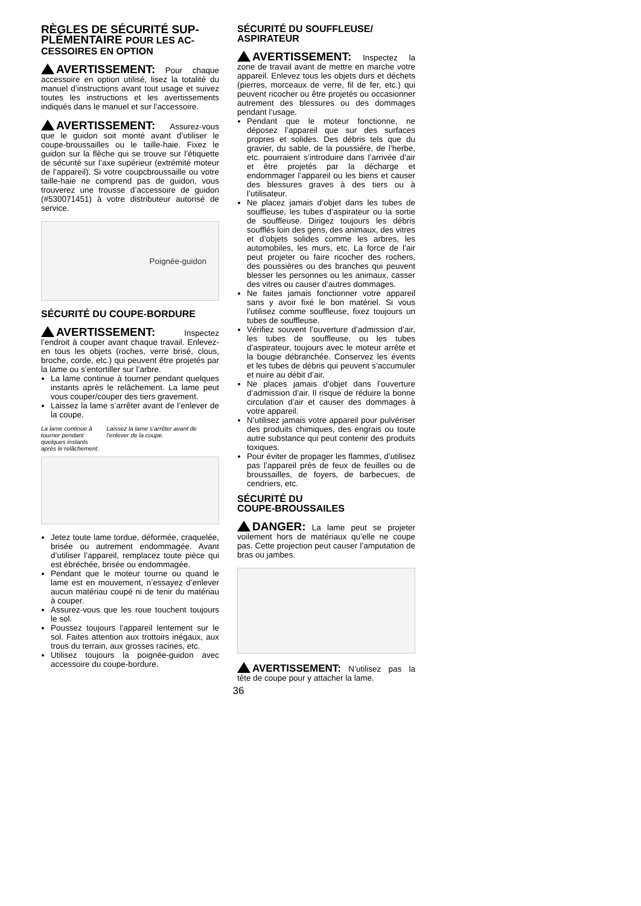RÈGLES DE SÉCURITÉ SUP-PLÉMENTAIRE POUR LES AC-CESSOIRES EN OPTION
AVERTISSEMENT: Pour chaque accessoire en option utilisé, lisez la totalité du manuel d’instructions avant tout usage et suivez toutes les instructions et les avertissements indiqués dans le manuel et sur l’accessoire.
AVERTISSEMENT: Assurez-vous que le guidon soit monté avant d’utiliser le coupe-broussailles ou le taille-haie. Fixez le guidon sur la flèche qui se trouve sur l’étiquette de sécurité sur l’axe supérieur (extrémité moteur de l’appareil). Si votre coupcbroussaille ou votre taille-haie ne comprend pas de guidon, vous trouverez une trousse d’accessoire de guidon (#530071451) à votre distributeur autorisé de service.
Poignée-guidon
SÉCURITÉ DU COUPE-BORDURE
AVERTISSEMENT: Inspectez l’endroit à couper avant chaque travail. Enlevez-en tous les objets (roches, verre brisé, clous, broche, corde, etc.) qui peuvent être projetés par la lame ou s’entortiller sur l’arbre.
La lame continue à tourner pendant quelques instants après le relâchement. La lame peut vous couper/couper des tiers gravement.
Laissez la lame s’arrêter avant de l’enlever de la coupe.
La lame continue à tourner pendant quelques instants après le relâchement. Laissez la lame s’arrêter avant de l’enlever de la coupe.
Jetez toute lame tordue, déformée, craquelée, brisée ou autrement endommagée. Avant d’utiliser l’appareil, remplacez toute pièce qui est ébréchée, brisée ou endommagée.
Pendant que le moteur tourne ou quand le lame est en mouvement, n’essayez d’enlever aucun matériau coupé ni de tenir du matériau à couper.
Assurez-vous que les roue touchent toujours le sol.
Poussez toujours l’appareil lentement sur le sol. Faites attention aux trottoirs inégaux, aux trous du terrain, aux grosses racines, etc.
Utilisez toujours la poignée-guidon avec accessoire du coupe-bordure.
SÉCURITÉ DU SOUFFLEUSE/ ASPIRATEUR
AVERTISSEMENT: Inspectez la zone de travail avant de mettre en marche votre appareil. Enlevez tous les objets durs et déchets (pierres, morceaux de verre, fil de fer, etc.) qui peuvent ricocher ou être projetés ou occasionner autrement des blessures ou des dommages pendant l’usage.
Pendant que le moteur fonctionne, ne déposez l’appareil que sur des surfaces propres et solides. Des débris tels que du gravier, du sable, de la poussiére, de l’herbe, etc. pourraient s’introduire dans l’arrivée d’air et être projetés par la décharge et endommager l’appareil ou les biens et causer des blessures graves à des tiers ou à l’utilisateur.
Ne placez jamais d’objet dans les tubes de souffleuse, les tubes d’aspirateur ou la sortie de souffleuse. Dirigez toujours les débris soufflés loin des gens, des animaux, des vitres et d’objets solides comme les arbres, les automobiles, les murs, etc. La force de l’air peut projeter ou faire ricocher des rochers, des poussières ou des branches qui peuvent blesser les personnes ou les animaux, casser des vitres ou causer d’autres dommages.
Ne faites jamais fonctionner votre appareil sans y avoir fixé le bon matériel. Si vous l’utilisez comme souffleuse, fixez toujours un tubes de souffleuse.
Vérifiez souvent l’ouverture d’admission d’air, les tubes de souffleuse, ou les tubes d’aspirateur, toujours avec le moteur arrête et la bougie débranchée. Conservez les évents et les tubes de débris qui peuvent s’accumuler et nuire au débit d’air.
Ne places jamais d’objet dans l’ouverture d’admission d’air. Il risque de réduire la bonne circulation d’air et causer des dommages à votre appareil.
N’utilisez jamais votre appareil pour pulvériser des produits chimiques, des engrais ou toute autre substance qui peut contenir des produits toxiques.
Pour éviter de propager les flammes, d’utilisez pas l’appareil près de feux de feuilles ou de broussailles, de foyers, de barbecues, de cendriers, etc.
SÉCURITÉ DU
COUPE-BROUSSAILES
DANGER: La lame peut se projeter voilement hors de matériaux qu’elle ne coupe pas. Cette projection peut causer l’amputation de bras ou jambes.
AVERTISSEMENT: N’utilisez pas la tête de coupe pour y attacher la lame.
36